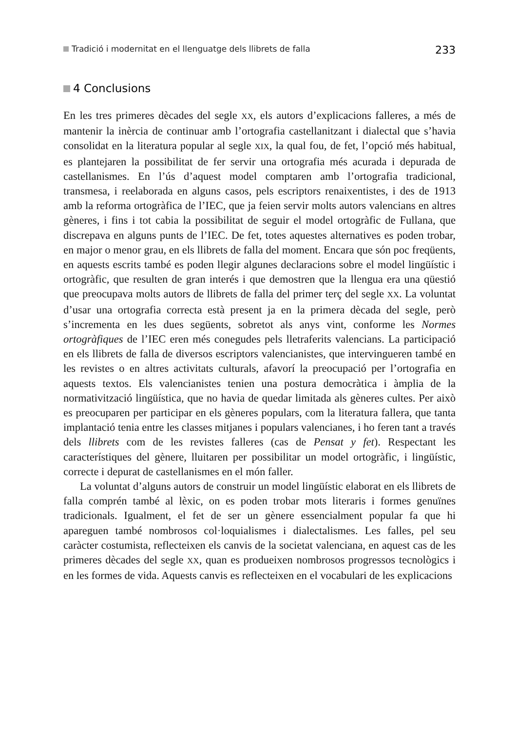Tradició i modernitat en el llenguatge dels llibrets de falla 233
4 Conclusions
En les tres primeres dècades del segle XX, els autors d’explicacions falleres, a més de mantenir la inèrcia de continuar amb l’ortografia castellanitzant i dialectal que s’havia consolidat en la literatura popular al segle XIX, la qual fou, de fet, l’opció més habitual, es plantejaren la possibilitat de fer servir una ortografia més acurada i depurada de castellanismes. En l’ús d’aquest model comptaren amb l’ortografia tradicional, transmesa, i reelaborada en alguns casos, pels escriptors renaixentistes, i des de 1913 amb la reforma ortogràfica de l’IEC, que ja feien servir molts autors valencians en altres gèneres, i fins i tot cabia la possibilitat de seguir el model ortogràfic de Fullana, que discrepava en alguns punts de l’IEC. De fet, totes aquestes alternatives es poden trobar, en major o menor grau, en els llibrets de falla del moment. Encara que són poc freqüents, en aquests escrits també es poden llegir algunes declaracions sobre el model lingüístic i ortogràfic, que resulten de gran interés i que demostren que la llengua era una qüestió que preocupava molts autors de llibrets de falla del primer terç del segle XX. La voluntat d’usar una ortografia correcta està present ja en la primera dècada del segle, però s’incrementa en les dues següents, sobretot als anys vint, conforme les Normes ortogràfiques de l’IEC eren més conegudes pels lletraferits valencians. La participació en els llibrets de falla de diversos escriptors valencianistes, que intervingueren també en les revistes o en altres activitats culturals, afavorí la preocupació per l’ortografia en aquests textos. Els valencianistes tenien una postura democràtica i àmplia de la normativització lingüística, que no havia de quedar limitada als gèneres cultes. Per això es preocuparen per participar en els gèneres populars, com la literatura fallera, que tanta implantació tenia entre les classes mitjanes i populars valencianes, i ho feren tant a través dels llibrets com de les revistes falleres (cas de Pensat y fet). Respectant les característiques del gènere, lluitaren per possibilitar un model ortogràfic, i lingüístic, correcte i depurat de castellanismes en el món faller.
La voluntat d’alguns autors de construir un model lingüístic elaborat en els llibrets de falla comprén també al lèxic, on es poden trobar mots literaris i formes genuïnes tradicionals. Igualment, el fet de ser un gènere essencialment popular fa que hi apareguen també nombrosos col·loquialismes i dialectalismes. Les falles, pel seu caràcter costumista, reflecteixen els canvis de la societat valenciana, en aquest cas de les primeres dècades del segle XX, quan es produeixen nombrosos progressos tecnològics i en les formes de vida. Aquests canvis es reflecteixen en el vocabulari de les explicacions